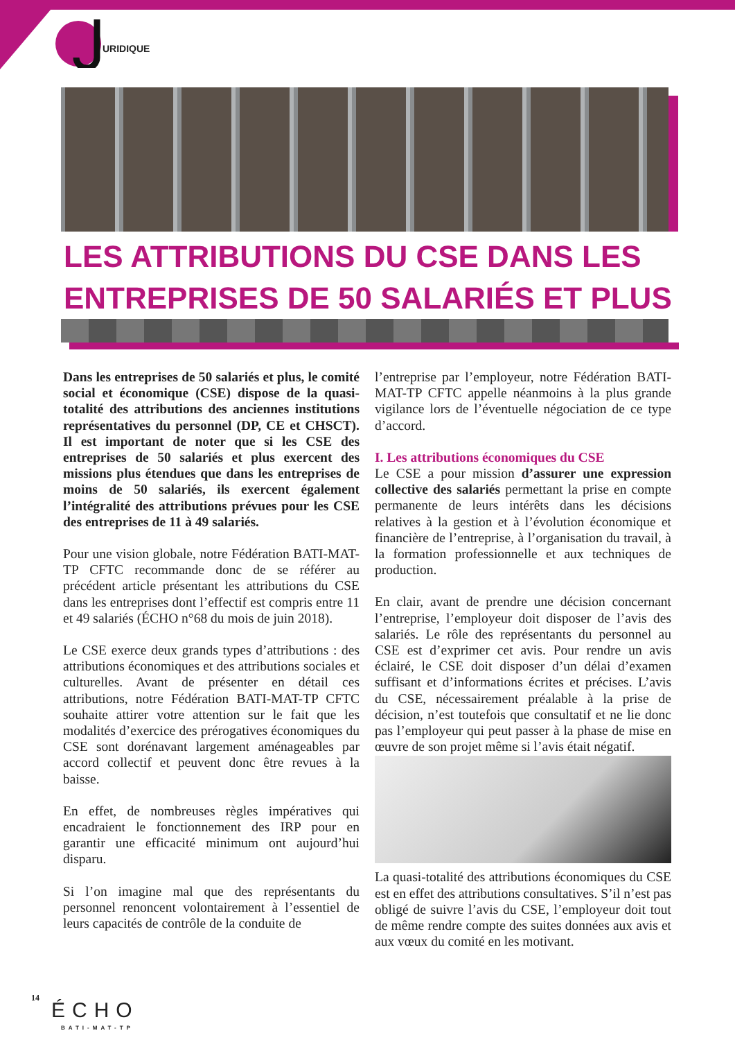URIDIQUE
LES ATTRIBUTIONS DU CSE DANS LES ENTREPRISES DE 50 SALARIÉS ET PLUS
Dans les entreprises de 50 salariés et plus, le comité social et économique (CSE) dispose de la quasi-totalité des attributions des anciennes institutions représentatives du personnel (DP, CE et CHSCT). Il est important de noter que si les CSE des entreprises de 50 salariés et plus exercent des missions plus étendues que dans les entreprises de moins de 50 salariés, ils exercent également l’intégralité des attributions prévues pour les CSE des entreprises de 11 à 49 salariés.
Pour une vision globale, notre Fédération BATI-MAT-TP CFTC recommande donc de se référer au précédent article présentant les attributions du CSE dans les entreprises dont l’effectif est compris entre 11 et 49 salariés (ÉCHO n°68 du mois de juin 2018).
Le CSE exerce deux grands types d’attributions : des attributions économiques et des attributions sociales et culturelles. Avant de présenter en détail ces attributions, notre Fédération BATI-MAT-TP CFTC souhaite attirer votre attention sur le fait que les modalités d’exercice des prérogatives économiques du CSE sont dorénavant largement aménageables par accord collectif et peuvent donc être revues à la baisse.
En effet, de nombreuses règles impératives qui encadraient le fonctionnement des IRP pour en garantir une efficacité minimum ont aujourd’hui disparu.
Si l’on imagine mal que des représentants du personnel renoncent volontairement à l’essentiel de leurs capacités de contrôle de la conduite de
l’entreprise par l’employeur, notre Fédération BATI-MAT-TP CFTC appelle néanmoins à la plus grande vigilance lors de l’éventuelle négociation de ce type d’accord.
I. Les attributions économiques du CSE
Le CSE a pour mission d’assurer une expression collective des salariés permettant la prise en compte permanente de leurs intérêts dans les décisions relatives à la gestion et à l’évolution économique et financière de l’entreprise, à l’organisation du travail, à la formation professionnelle et aux techniques de production.
En clair, avant de prendre une décision concernant l’entreprise, l’employeur doit disposer de l’avis des salariés. Le rôle des représentants du personnel au CSE est d’exprimer cet avis. Pour rendre un avis éclairé, le CSE doit disposer d’un délai d’examen suffisant et d’informations écrites et précises. L’avis du CSE, nécessairement préalable à la prise de décision, n’est toutefois que consultatif et ne lie donc pas l’employeur qui peut passer à la phase de mise en œuvre de son projet même si l’avis était négatif.
La quasi-totalité des attributions économiques du CSE est en effet des attributions consultatives. S’il n’est pas obligé de suivre l’avis du CSE, l’employeur doit tout de même rendre compte des suites données aux avis et aux vœux du comité en les motivant.
14
ÉCHO
BATI-MAT-TP